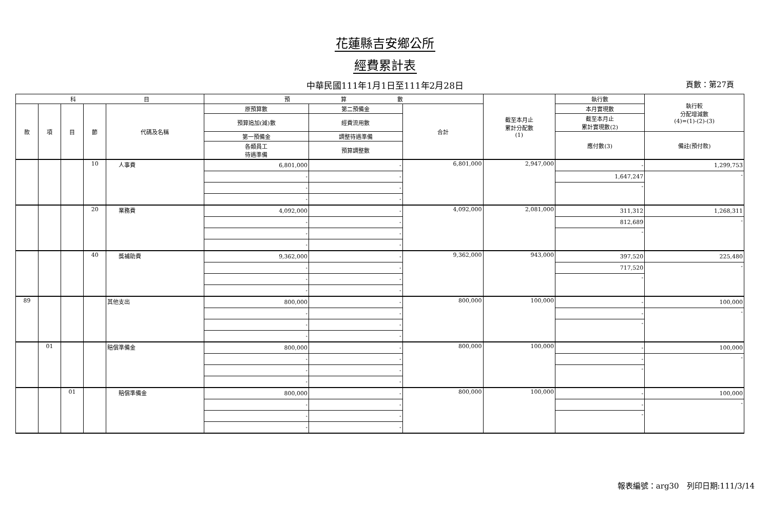花蓮縣吉安鄉公所
經費累計表
中華民國111年1月1日至111年2月28日 頁數：第27頁
| 科 目 | | | | | 預 算 數 | | | 截至本月止 累計分配數 (1) | 執行數 | 執行較 分配增減數 (4)=(1)-(2)-(3) |
| --- | --- | --- | --- | --- | --- | --- | --- | --- | --- | --- |
| 款 | 項 | 目 | 節 | 代碼及名稱 | 原預算數 | 第二預備金 | 合計 | | 本月實現數 | |
| | | | | | 預算追加(減)數 | 經費流用數 | | | 截至本月止 累計實現數(2) | |
| | | | | | 第一預備金 | 調整待遇準備 | | | 應付數(3) | 備註(預付款) |
| | | | | | 各類員工 待遇準備 | 預算調整數 | | | | |
| | | | 10 | 人事費 | 6,801,000 | - | 6,801,000 | 2,947,000 | - | 1,299,753 |
| | | | | | - | - | | | 1,647,247 | - |
| | | | | | - | - | | | - | |
| | | | | | - | - | | | | |
| | | | 20 | 業務費 | 4,092,000 | - | 4,092,000 | 2,081,000 | 311,312 | 1,268,311 |
| | | | | | - | - | | | 812,689 | - |
| | | | | | - | - | | | - | |
| | | | | | - | - | | | | |
| | | | 40 | 獎補助費 | 9,362,000 | - | 9,362,000 | 943,000 | 397,520 | 225,480 |
| | | | | | - | - | | | 717,520 | - |
| | | | | | - | - | | | - | |
| | | | | | - | - | | | | |
| 89 | | | | 其他支出 | 800,000 | - | 800,000 | 100,000 | - | 100,000 |
| | | | | | - | - | | | - | - |
| | | | | | - | - | | | - | |
| | | | | | - | - | | | | |
| | 01 | | | 賠償準備金 | 800,000 | - | 800,000 | 100,000 | - | 100,000 |
| | | | | | - | - | | | - | - |
| | | | | | - | - | | | - | |
| | | | | | - | - | | | | |
| | | 01 | | 賠償準備金 | 800,000 | - | 800,000 | 100,000 | - | 100,000 |
| | | | | | - | - | | | - | - |
| | | | | | - | - | | | - | |
| | | | | | - | - | | | | |
報表編號：arg30　列印日期:111/3/14